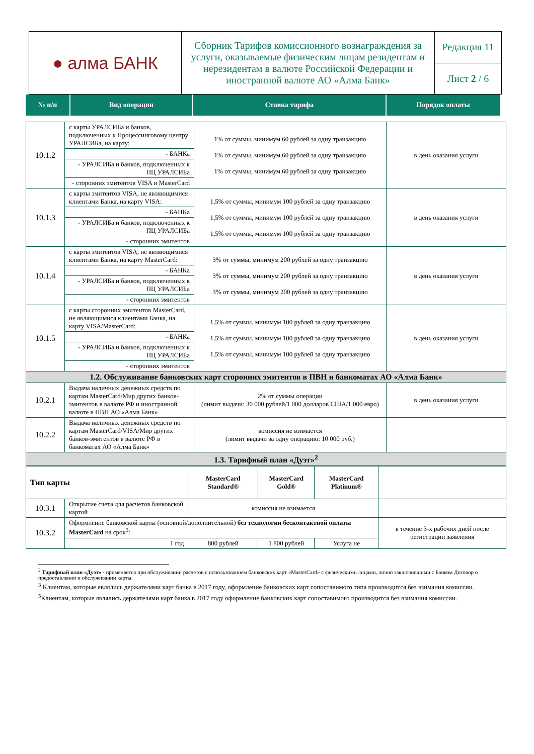| ● алма БАНК | Сборник Тарифов комиссионного вознаграждения за услуги, оказываемые физическим лицам резидентам и нерезидентам в валюте Российской Федерации и иностранной валюте АО «Алма Банк» | Редакция 11 |
| | | Лист 2 / 6 |
| № п/п | Вид операции | Ставка тарифа | Порядок оплаты |
| 10.1.2 | с карты УРАЛСИБа и банков, подключенных к Процессинговому центру УРАЛСИБа, на карту: | 1% от суммы, минимум 60 рублей за одну транзакцию 1% от суммы, минимум 60 рублей за одну транзакцию 1% от суммы, минимум 60 рублей за одну транзакцию | в день оказания услуги |
| | - БАНКа | | |
| | - УРАЛСИБа и банков, подключенных к ПЦ УРАЛСИБа | | |
| | - сторонних эмитентов VISA и MasterCard | | |
| 10.1.3 | с карты эмитентов VISA, не являющимися клиентами Банка, на карту VISA: | 1,5% от суммы, минимум 100 рублей за одну транзакцию 1,5% от суммы, минимум 100 рублей за одну транзакцию 1,5% от суммы, минимум 100 рублей за одну транзакцию | в день оказания услуги |
| | - БАНКа | | |
| | - УРАЛСИБа и банков, подключенных к ПЦ УРАЛСИБа | | |
| | - сторонних эмитентов | | |
| 10.1.4 | с карты эмитентов VISA, не являющимися клиентами Банка, на карту MasterCard: | 3% от суммы, минимум 200 рублей за одну транзакцию 3% от суммы, минимум 200 рублей за одну транзакцию 3% от суммы, минимум 200 рублей за одну транзакцию | в день оказания услуги |
| | - БАНКа | | |
| | - УРАЛСИБа и банков, подключенных к ПЦ УРАЛСИБа | | |
| | - сторонних эмитентов | | |
| 10.1.5 | с карты сторонних эмитентов MasterCard, не являющимися клиентами Банка, на карту VISA/MasterCard: | 1,5% от суммы, минимум 100 рублей за одну транзакцию 1,5% от суммы, минимум 100 рублей за одну транзакцию 1,5% от суммы, минимум 100 рублей за одну транзакцию | в день оказания услуги |
| | - БАНКа | | |
| | - УРАЛСИБа и банков, подключенных к ПЦ УРАЛСИБа | | |
| | - сторонних эмитентов | | |
| 1.2. Обслуживание банковских карт сторонних эмитентов в ПВН и банкоматах АО «Алма Банк» | | | |
| 10.2.1 | Выдача наличных денежных средств по картам MasterCard/Мир других банков-эмитентов в валюте РФ и иностранной валюте в ПВН АО «Алма Банк» | 2% от суммы операции (лимит выдачи: 30 000 рублей/1 000 долларов США/1 000 евро) | в день оказания услуги |
| 10.2.2 | Выдача наличных денежных средств по картам MasterCard/VISA/Мир других банков-эмитентов в валюте РФ в банкоматах АО «Алма Банк» | комиссия не взимается (лимит выдачи за одну операцию: 10 000 руб.) | |
| 1.3. Тарифный план «Дуэт»<sup>2</sup> | | | |
| Тип карты | | MasterCard Standard® | MasterCard Gold® | MasterCard Platinum® | |
| 10.3.1 | Открытие счета для расчетов банковской картой | комиссия не взимается | | | |
| 10.3.2 | Оформление банковской карты (основной/дополнительной) без технологии бесконтактной оплаты MasterCard на срок<sup>3</sup>: | | | | в течение 3-х рабочих дней после регистрации заявления |
| | 1 год | 800 рублей | 1 800 рублей | Услуга не | |
<sup>2</sup> Тарифный план «Дуэт» - применяется при обслуживании расчетов с использованием банковских карт «MasterCard» с физическими лицами, лично заключившими с Банком Договор о предоставлении и обслуживании карты.
<sup>3</sup> Клиентам, которые являлись держателями карт банка в 2017 году, оформление банковских карт сопоставимого типа производится без взимания комиссии.
<sup>5</sup> Клиентам, которые являлись держателями карт банка в 2017 году оформление банковских карт сопоставимого производится без взимания комиссии.